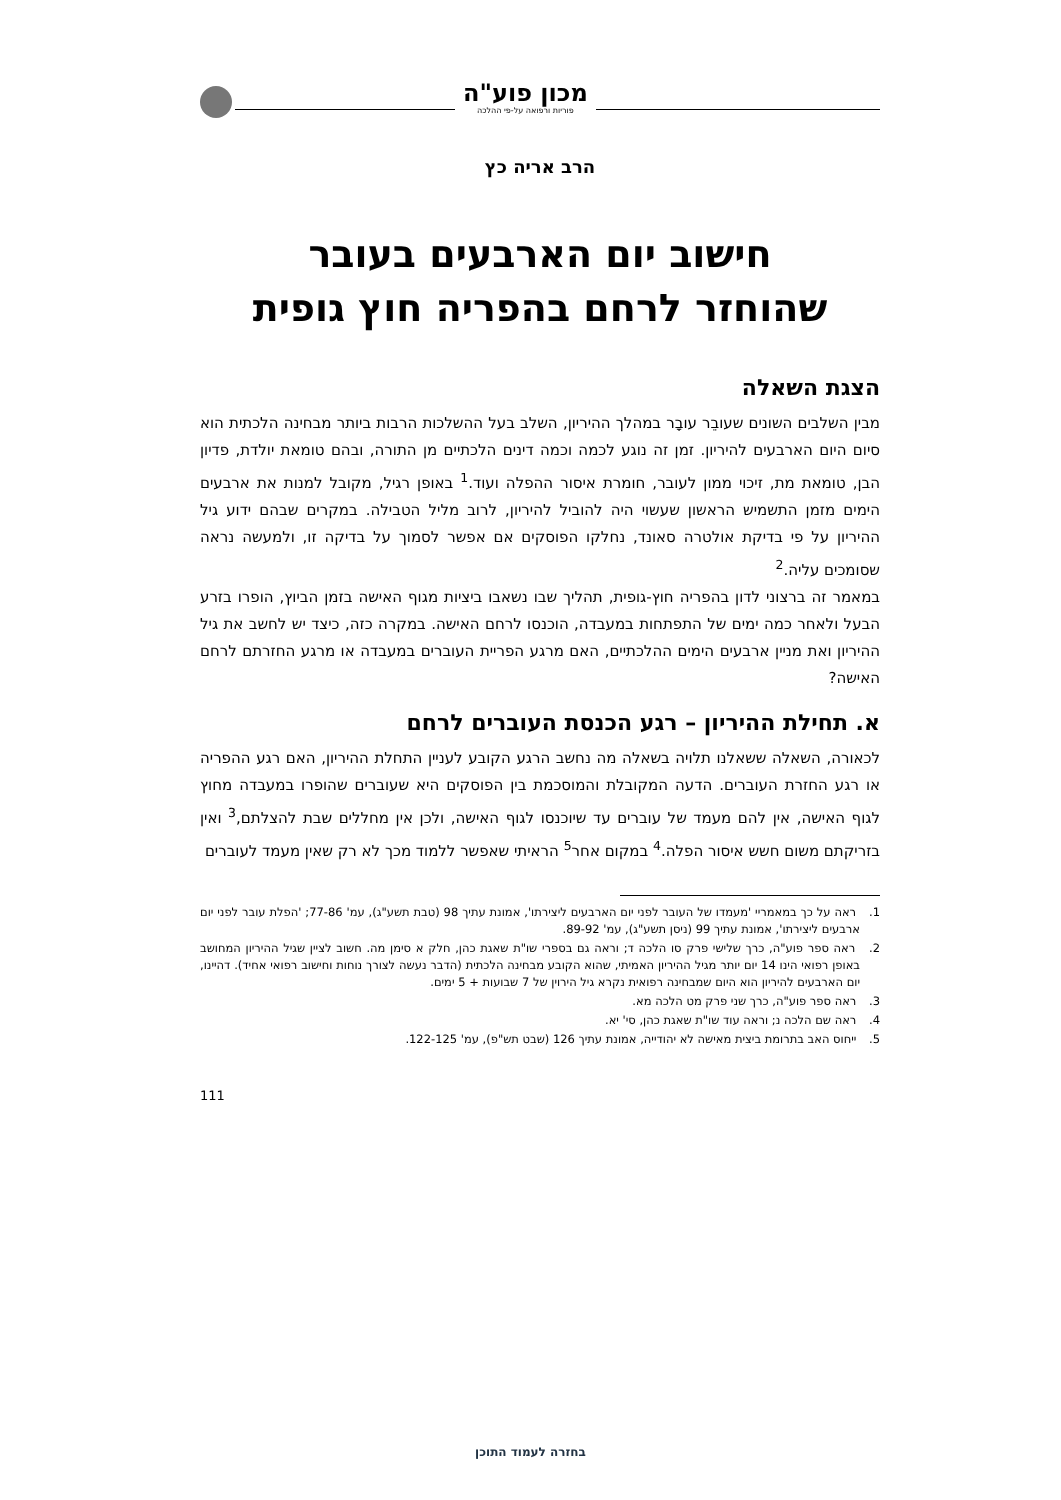מכון פוע"ה
פוריות ורפואה על-פי ההלכה
הרב אריה כץ
חישוב יום הארבעים בעובר
שהוחזר לרחם בהפריה חוץ גופית
הצגת השאלה
מבין השלבים השונים שעובֵר עובָר במהלך ההיריון, השלב בעל ההשלכות הרבות ביותר מבחינה הלכתית הוא סיום היום הארבעים להיריון. זמן זה נוגע לכמה וכמה דינים הלכתיים מן התורה, ובהם טומאת יולדת, פדיון הבן, טומאת מת, זיכוי ממון לעובר, חומרת איסור ההפלה ועוד.<sup>1</sup> באופן רגיל, מקובל למנות את ארבעים הימים מזמן התשמיש הראשון שעשוי היה להוביל להיריון, לרוב מליל הטבילה. במקרים שבהם ידוע גיל ההיריון על פי בדיקת אולטרה סאונד, נחלקו הפוסקים אם אפשר לסמוך על בדיקה זו, ולמעשה נראה שסומכים עליה.<sup>2</sup>
במאמר זה ברצוני לדון בהפריה חוץ-גופית, תהליך שבו נשאבו ביציות מגוף האישה בזמן הביוץ, הופרו בזרע הבעל ולאחר כמה ימים של התפתחות במעבדה, הוכנסו לרחם האישה. במקרה כזה, כיצד יש לחשב את גיל ההיריון ואת מניין ארבעים הימים ההלכתיים, האם מרגע הפריית העוברים במעבדה או מרגע החזרתם לרחם האישה?
א. תחילת ההיריון – רגע הכנסת העוברים לרחם
לכאורה, השאלה ששאלנו תלויה בשאלה מה נחשב הרגע הקובע לעניין התחלת ההיריון, האם רגע ההפריה או רגע החזרת העוברים. הדעה המקובלת והמוסכמת בין הפוסקים היא שעוברים שהופרו במעבדה מחוץ לגוף האישה, אין להם מעמד של עוברים עד שיוכנסו לגוף האישה, ולכן אין מחללים שבת להצלתם,<sup>3</sup> ואין בזריקתם משום חשש איסור הפלה.<sup>4</sup> במקום אחר<sup>5</sup> הראיתי שאפשר ללמוד מכך לא רק שאין מעמד לעוברים
1. ראה על כך במאמריי 'מעמדו של העובר לפני יום הארבעים ליצירתו', אמונת עתיך 98 (טבת תשע"ג), עמ' 77-86; 'הפלת עובר לפני יום ארבעים ליצירתו', אמונת עתיך 99 (ניסן תשע"ג), עמ' 89-92.
2. ראה ספר פוע"ה, כרך שלישי פרק סו הלכה ד; וראה גם בספרי שו"ת שאגת כהן, חלק א סימן מה. חשוב לציין שגיל ההיריון המחושב באופן רפואי הינו 14 יום יותר מגיל ההיריון האמיתי, שהוא הקובע מבחינה הלכתית (הדבר נעשה לצורך נוחות וחישוב רפואי אחיד). דהיינו, יום הארבעים להיריון הוא היום שמבחינה רפואית נקרא גיל הירוין של 7 שבועות + 5 ימים.
3. ראה ספר פוע"ה, כרך שני פרק מט הלכה מא.
4. ראה שם הלכה נ; וראה עוד שו"ת שאגת כהן, סי' יא.
5. ייחוס האב בתרומת ביצית מאישה לא יהודייה, אמונת עתיך 126 (שבט תש"פ), עמ' 122-125.
111
בחזרה לעמוד התוכן